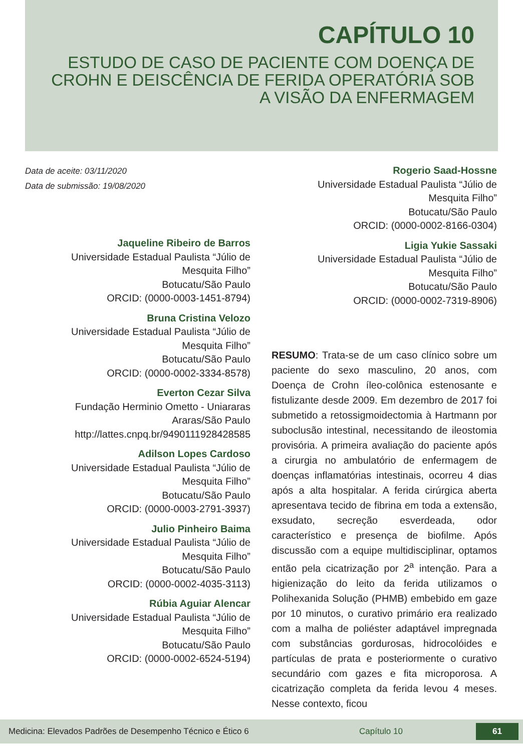CAPÍTULO 10
ESTUDO DE CASO DE PACIENTE COM DOENÇA DE CROHN E DEISCÊNCIA DE FERIDA OPERATÓRIA SOB A VISÃO DA ENFERMAGEM
Data de aceite: 03/11/2020
Data de submissão: 19/08/2020
Jaqueline Ribeiro de Barros
Universidade Estadual Paulista “Júlio de
Mesquita Filho”
Botucatu/São Paulo
ORCID: (0000-0003-1451-8794)
Bruna Cristina Velozo
Universidade Estadual Paulista “Júlio de
Mesquita Filho”
Botucatu/São Paulo
ORCID: (0000-0002-3334-8578)
Everton Cezar Silva
Fundação Herminio Ometto - Uniararas
Araras/São Paulo
http://lattes.cnpq.br/9490111928428585
Adilson Lopes Cardoso
Universidade Estadual Paulista “Júlio de
Mesquita Filho”
Botucatu/São Paulo
ORCID: (0000-0003-2791-3937)
Julio Pinheiro Baima
Universidade Estadual Paulista “Júlio de
Mesquita Filho”
Botucatu/São Paulo
ORCID: (0000-0002-4035-3113)
Rúbia Aguiar Alencar
Universidade Estadual Paulista “Júlio de
Mesquita Filho”
Botucatu/São Paulo
ORCID: (0000-0002-6524-5194)
Rogerio Saad-Hossne
Universidade Estadual Paulista “Júlio de
Mesquita Filho”
Botucatu/São Paulo
ORCID: (0000-0002-8166-0304)
Ligia Yukie Sassaki
Universidade Estadual Paulista “Júlio de
Mesquita Filho”
Botucatu/São Paulo
ORCID: (0000-0002-7319-8906)
RESUMO: Trata-se de um caso clínico sobre um paciente do sexo masculino, 20 anos, com Doença de Crohn íleo-colônica estenosante e fistulizante desde 2009. Em dezembro de 2017 foi submetido a retossigmoidectomia à Hartmann por suboclusão intestinal, necessitando de ileostomia provisória. A primeira avaliação do paciente após a cirurgia no ambulatório de enfermagem de doenças inflamatórias intestinais, ocorreu 4 dias após a alta hospitalar. A ferida cirúrgica aberta apresentava tecido de fibrina em toda a extensão, exsudato, secreção esverdeada, odor característico e presença de biofilme. Após discussão com a equipe multidisciplinar, optamos então pela cicatrização por 2<sup>a</sup> intenção. Para a higienização do leito da ferida utilizamos o Polihexanida Solução (PHMB) embebido em gaze por 10 minutos, o curativo primário era realizado com a malha de poliéster adaptável impregnada com substâncias gordurosas, hidrocolóides e partículas de prata e posteriormente o curativo secundário com gazes e fita microporosa. A cicatrização completa da ferida levou 4 meses. Nesse contexto, ficou
Medicina: Elevados Padrões de Desempenho Técnico e Ético 6 Capítulo 10 61